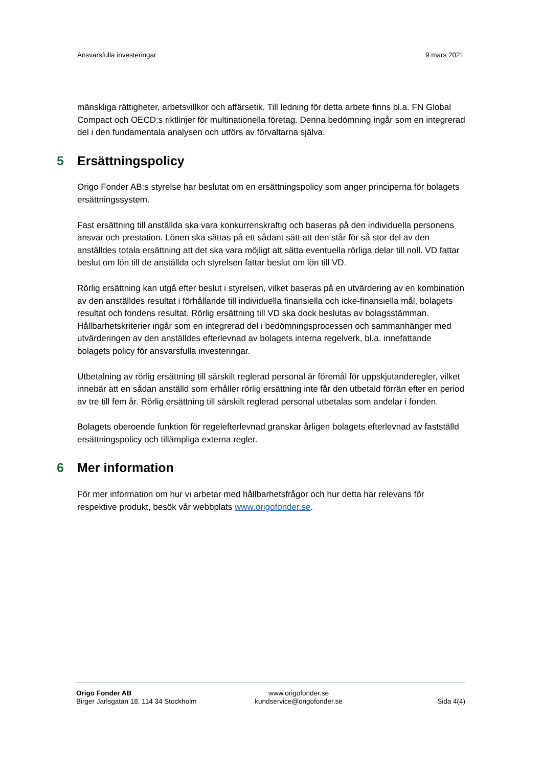Ansvarsfulla investeringar 9 mars 2021
mänskliga rättigheter, arbetsvillkor och affärsetik. Till ledning för detta arbete finns bl.a. FN Global Compact och OECD:s riktlinjer för multinationella företag. Denna bedömning ingår som en integrerad del i den fundamentala analysen och utförs av förvaltarna själva.
5 Ersättningspolicy
Origo Fonder AB:s styrelse har beslutat om en ersättningspolicy som anger principerna för bolagets ersättningssystem.
Fast ersättning till anställda ska vara konkurrenskraftig och baseras på den individuella personens ansvar och prestation. Lönen ska sättas på ett sådant sätt att den står för så stor del av den anställdes totala ersättning att det ska vara möjligt att sätta eventuella rörliga delar till noll. VD fattar beslut om lön till de anställda och styrelsen fattar beslut om lön till VD.
Rörlig ersättning kan utgå efter beslut i styrelsen, vilket baseras på en utvärdering av en kombination av den anställdes resultat i förhållande till individuella finansiella och icke-finansiella mål, bolagets resultat och fondens resultat. Rörlig ersättning till VD ska dock beslutas av bolagsstämman. Hållbarhetskriterier ingår som en integrerad del i bedömningsprocessen och sammanhänger med utvärderingen av den anställdes efterlevnad av bolagets interna regelverk, bl.a. innefattande bolagets policy för ansvarsfulla investeringar.
Utbetalning av rörlig ersättning till särskilt reglerad personal är föremål för uppskjutanderegler, vilket innebär att en sådan anställd som erhåller rörlig ersättning inte får den utbetald förrän efter en period av tre till fem år. Rörlig ersättning till särskilt reglerad personal utbetalas som andelar i fonden.
Bolagets oberoende funktion för regelefterlevnad granskar årligen bolagets efterlevnad av fastställd ersättningspolicy och tillämpliga externa regler.
6 Mer information
För mer information om hur vi arbetar med hållbarhetsfrågor och hur detta har relevans för respektive produkt, besök vår webbplats www.origofonder.se.
Origo Fonder AB
Birger Jarlsgatan 18, 114 34 Stockholm
www.origofonder.se
kundservice@origofonder.se
Sida 4(4)